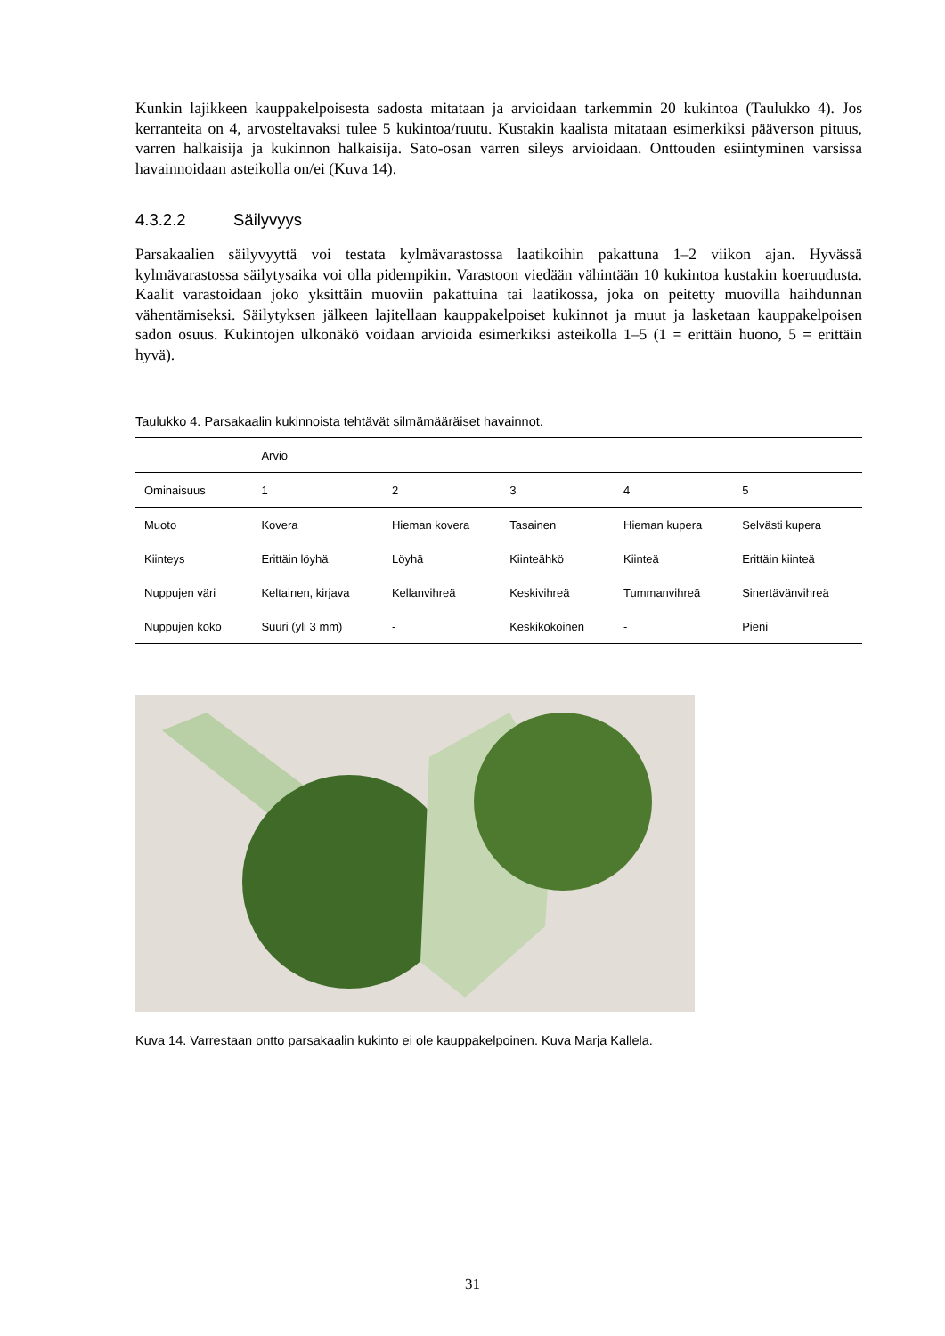Kunkin lajikkeen kauppakelpoisesta sadosta mitataan ja arvioidaan tarkemmin 20 kukintoa (Taulukko 4). Jos kerranteita on 4, arvosteltavaksi tulee 5 kukintoa/ruutu. Kustakin kaalista mitataan esimerkiksi pääverson pituus, varren halkaisija ja kukinnon halkaisija. Sato-osan varren sileys arvioidaan. Onttouden esiintyminen varsissa havainnoidaan asteikolla on/ei (Kuva 14).
4.3.2.2 Säilyvyys
Parsakaalien säilyvyyttä voi testata kylmävarastossa laatikoihin pakattuna 1–2 viikon ajan. Hyvässä kylmävarastossa säilytysaika voi olla pidempikin. Varastoon viedään vähintään 10 kukintoa kustakin koeruudusta. Kaalit varastoidaan joko yksittäin muoviin pakattuina tai laatikossa, joka on peitetty muovilla haihdunnan vähentämiseksi. Säilytyksen jälkeen lajitellaan kauppakelpoiset kukinnot ja muut ja lasketaan kauppakelpoisen sadon osuus. Kukintojen ulkonäkö voidaan arvioida esimerkiksi asteikolla 1–5 (1 = erittäin huono, 5 = erittäin hyvä).
Taulukko 4. Parsakaalin kukinnoista tehtävät silmämääräiset havainnot.
| | Arvio | | | | |
| --- | --- | --- | --- | --- | --- |
| Ominaisuus | 1 | 2 | 3 | 4 | 5 |
| Muoto | Kovera | Hieman kovera | Tasainen | Hieman kupera | Selvästi kupera |
| Kiinteys | Erittäin löyhä | Löyhä | Kiinteähkö | Kiinteä | Erittäin kiinteä |
| Nuppujen väri | Keltainen, kirjava | Kellanvihreä | Keskivihreä | Tummanvihreä | Sinertävänvihreä |
| Nuppujen koko | Suuri (yli 3 mm) | - | Keskikokoinen | - | Pieni |
Kuva 14. Varrestaan ontto parsakaalin kukinto ei ole kauppakelpoinen. Kuva Marja Kallela.
31